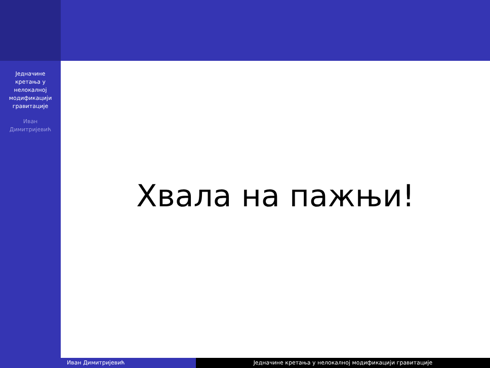Једначине
кретања у
нелокалној
модификацији
гравитације
Иван
Димитријевић
Хвала на пажњи!
Иван Димитријевић Једначине кретања у нелокалној модификацији гравитације